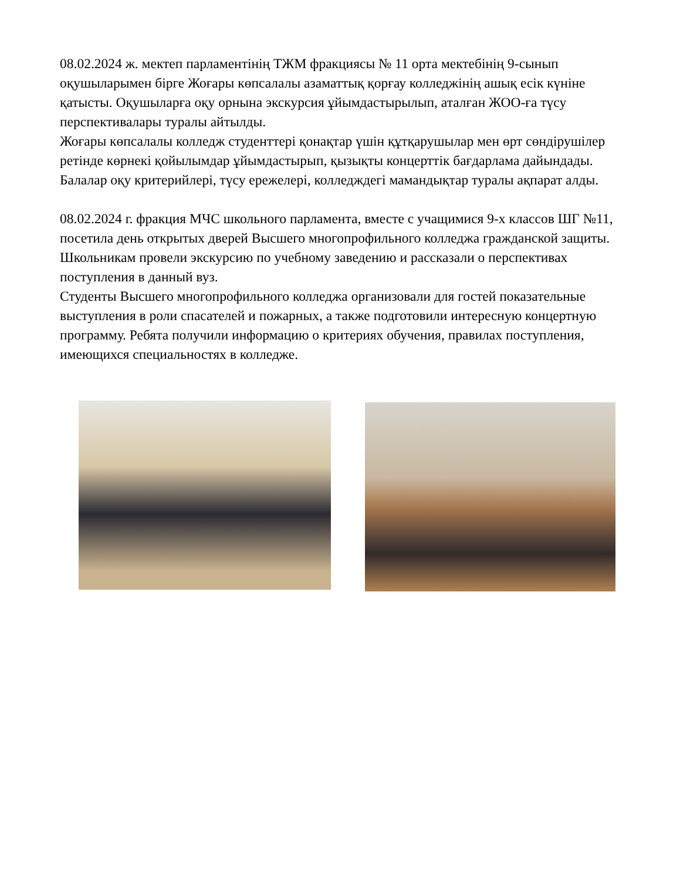08.02.2024 ж. мектеп парламентінің ТЖМ фракциясы № 11 орта мектебінің 9-сынып оқушыларымен бірге Жоғары көпсалалы азаматтық қорғау колледжінің ашық есік күніне қатысты. Оқушыларға оқу орнына экскурсия ұйымдастырылып, аталған ЖОО-ға түсу перспективалары туралы айтылды.
Жоғары көпсалалы колледж студенттері қонақтар үшін құтқарушылар мен өрт сөндірушілер ретінде көрнекі қойылымдар ұйымдастырып, қызықты концерттік бағдарлама дайындады. Балалар оқу критерийлері, түсу ережелері, колледждегі мамандықтар туралы ақпарат алды.
08.02.2024 г. фракция МЧС школьного парламента, вместе с учащимися 9-х классов ШГ №11, посетила день открытых дверей Высшего многопрофильного колледжа гражданской защиты. Школьникам провели экскурсию по учебному заведению и рассказали о перспективах поступления в данный вуз.
Студенты Высшего многопрофильного колледжа организовали для гостей показательные выступления в роли спасателей и пожарных, а также подготовили интересную концертную программу. Ребята получили информацию о критериях обучения, правилах поступления, имеющихся специальностях в колледже.